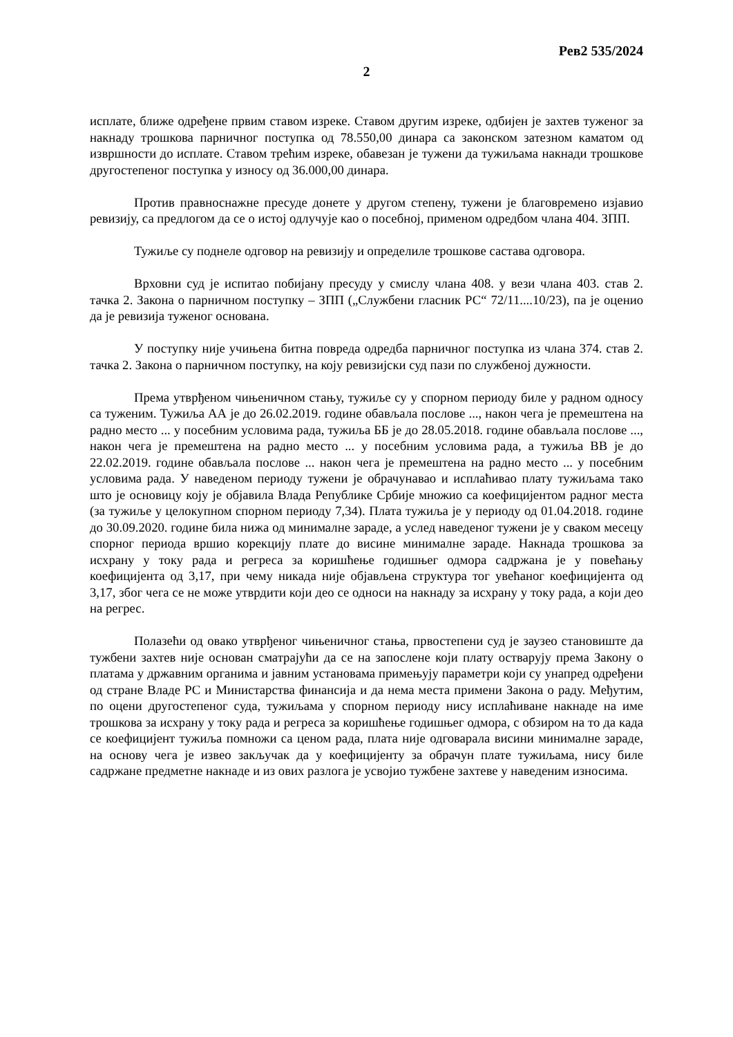Рев2 535/2024
2
исплате, ближе одређене првим ставом изреке. Ставом другим изреке, одбијен је захтев туженог за накнаду трошкова парничног поступка од 78.550,00 динара са законском затезном каматом од извршности до исплате. Ставом трећим изреке, обавезан је тужени да тужиљама накнади трошкове другостепеног поступка у износу од 36.000,00 динара.
Против правноснажне пресуде донете у другом степену, тужени је благовремено изјавио ревизију, са предлогом да се о истој одлучује као о посебној, применом одредбом члана 404. ЗПП.
Тужиље су поднеле одговор на ревизију и определиле трошкове састава одговора.
Врховни суд је испитао побијану пресуду у смислу члана 408. у вези члана 403. став 2. тачка 2. Закона о парничном поступку – ЗПП („Службени гласник РС“ 72/11....10/23), па је оценио да је ревизија туженог основана.
У поступку није учињена битна повреда одредба парничног поступка из члана 374. став 2. тачка 2. Закона о парничном поступку, на коју ревизијски суд пази по службеној дужности.
Према утврђеном чињеничном стању, тужиље су у спорном периоду биле у радном односу са туженим. Тужиља АА је до 26.02.2019. године обављала послове ..., након чега је премештена на радно место ... у посебним условима рада, тужиља ББ је до 28.05.2018. године обављала послове ..., након чега је премештена на радно место ... у посебним условима рада, а тужиља ВВ је до 22.02.2019. године обављала послове ... након чега је премештена на радно место ... у посебним условима рада. У наведеном периоду тужени је обрачунавао и исплаћивао плату тужиљама тако што је основицу коју је објавила Влада Републике Србије множио са коефицијентом радног места (за тужиље у целокупном спорном периоду 7,34). Плата тужиља је у периоду од 01.04.2018. године до 30.09.2020. године била нижа од минималне зараде, а услед наведеног тужени је у сваком месецу спорног периода вршио корекцију плате до висине минималне зараде. Накнада трошкова за исхрану у току рада и регреса за коришћење годишњег одмора садржана је у повећању коефицијента од 3,17, при чему никада није објављена структура тог увећаног коефицијента од 3,17, због чега се не може утврдити који део се односи на накнаду за исхрану у току рада, а који део на регрес.
Полазећи од овако утврђеног чињеничног стања, првостепени суд је заузео становиште да тужбени захтев није основан сматрајући да се на запослене који плату остварују према Закону о платама у државним органима и јавним установама примењују параметри који су унапред одређени од стране Владе РС и Министарства финансија и да нема места примени Закона о раду. Међутим, по оцени другостепеног суда, тужиљама у спорном периоду нису исплаћиване накнаде на име трошкова за исхрану у току рада и регреса за коришћење годишњег одмора, с обзиром на то да када се коефицијент тужиља помножи са ценом рада, плата није одговарала висини минималне зараде, на основу чега је извео закључак да у коефицијенту за обрачун плате тужиљама, нису биле садржане предметне накнаде и из ових разлога је усвојио тужбене захтеве у наведеним износима.